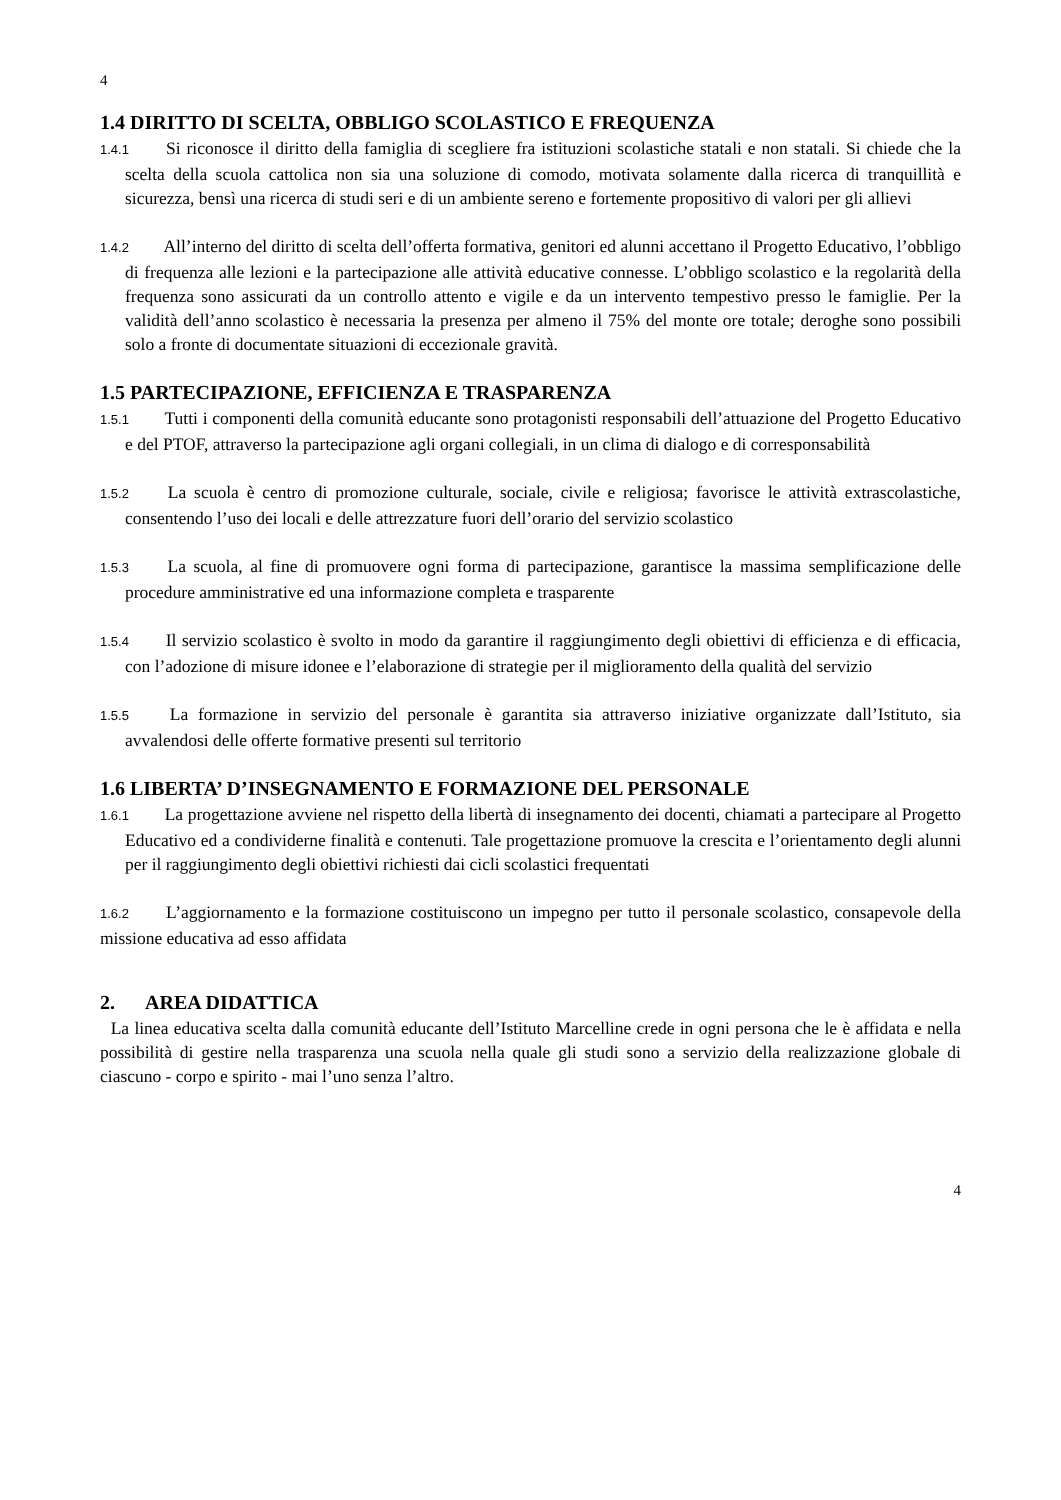4
1.4 DIRITTO DI SCELTA, OBBLIGO SCOLASTICO E FREQUENZA
1.4.1 Si riconosce il diritto della famiglia di scegliere fra istituzioni scolastiche statali e non statali. Si chiede che la scelta della scuola cattolica non sia una soluzione di comodo, motivata solamente dalla ricerca di tranquillità e sicurezza, bensì una ricerca di studi seri e di un ambiente sereno e fortemente propositivo di valori per gli allievi
1.4.2 All’interno del diritto di scelta dell’offerta formativa, genitori ed alunni accettano il Progetto Educativo, l’obbligo di frequenza alle lezioni e la partecipazione alle attività educative connesse. L’obbligo scolastico e la regolarità della frequenza sono assicurati da un controllo attento e vigile e da un intervento tempestivo presso le famiglie. Per la validità dell’anno scolastico è necessaria la presenza per almeno il 75% del monte ore totale; deroghe sono possibili solo a fronte di documentate situazioni di eccezionale gravità.
1.5 PARTECIPAZIONE, EFFICIENZA E TRASPARENZA
1.5.1 Tutti i componenti della comunità educante sono protagonisti responsabili dell’attuazione del Progetto Educativo e del PTOF, attraverso la partecipazione agli organi collegiali, in un clima di dialogo e di corresponsabilità
1.5.2 La scuola è centro di promozione culturale, sociale, civile e religiosa; favorisce le attività extrascolastiche, consentendo l’uso dei locali e delle attrezzature fuori dell’orario del servizio scolastico
1.5.3 La scuola, al fine di promuovere ogni forma di partecipazione, garantisce la massima semplificazione delle procedure amministrative ed una informazione completa e trasparente
1.5.4 Il servizio scolastico è svolto in modo da garantire il raggiungimento degli obiettivi di efficienza e di efficacia, con l’adozione di misure idonee e l’elaborazione di strategie per il miglioramento della qualità del servizio
1.5.5 La formazione in servizio del personale è garantita sia attraverso iniziative organizzate dall’Istituto, sia avvalendosi delle offerte formative presenti sul territorio
1.6 LIBERTA’ D’INSEGNAMENTO E FORMAZIONE DEL PERSONALE
1.6.1 La progettazione avviene nel rispetto della libertà di insegnamento dei docenti, chiamati a partecipare al Progetto Educativo ed a condividerne finalità e contenuti. Tale progettazione promuove la crescita e l’orientamento degli alunni per il raggiungimento degli obiettivi richiesti dai cicli scolastici frequentati
1.6.2 L’aggiornamento e la formazione costituiscono un impegno per tutto il personale scolastico, consapevole della missione educativa ad esso affidata
2. AREA DIDATTICA
La linea educativa scelta dalla comunità educante dell’Istituto Marcelline crede in ogni persona che le è affidata e nella possibilità di gestire nella trasparenza una scuola nella quale gli studi sono a servizio della realizzazione globale di ciascuno - corpo e spirito - mai l’uno senza l’altro.
4